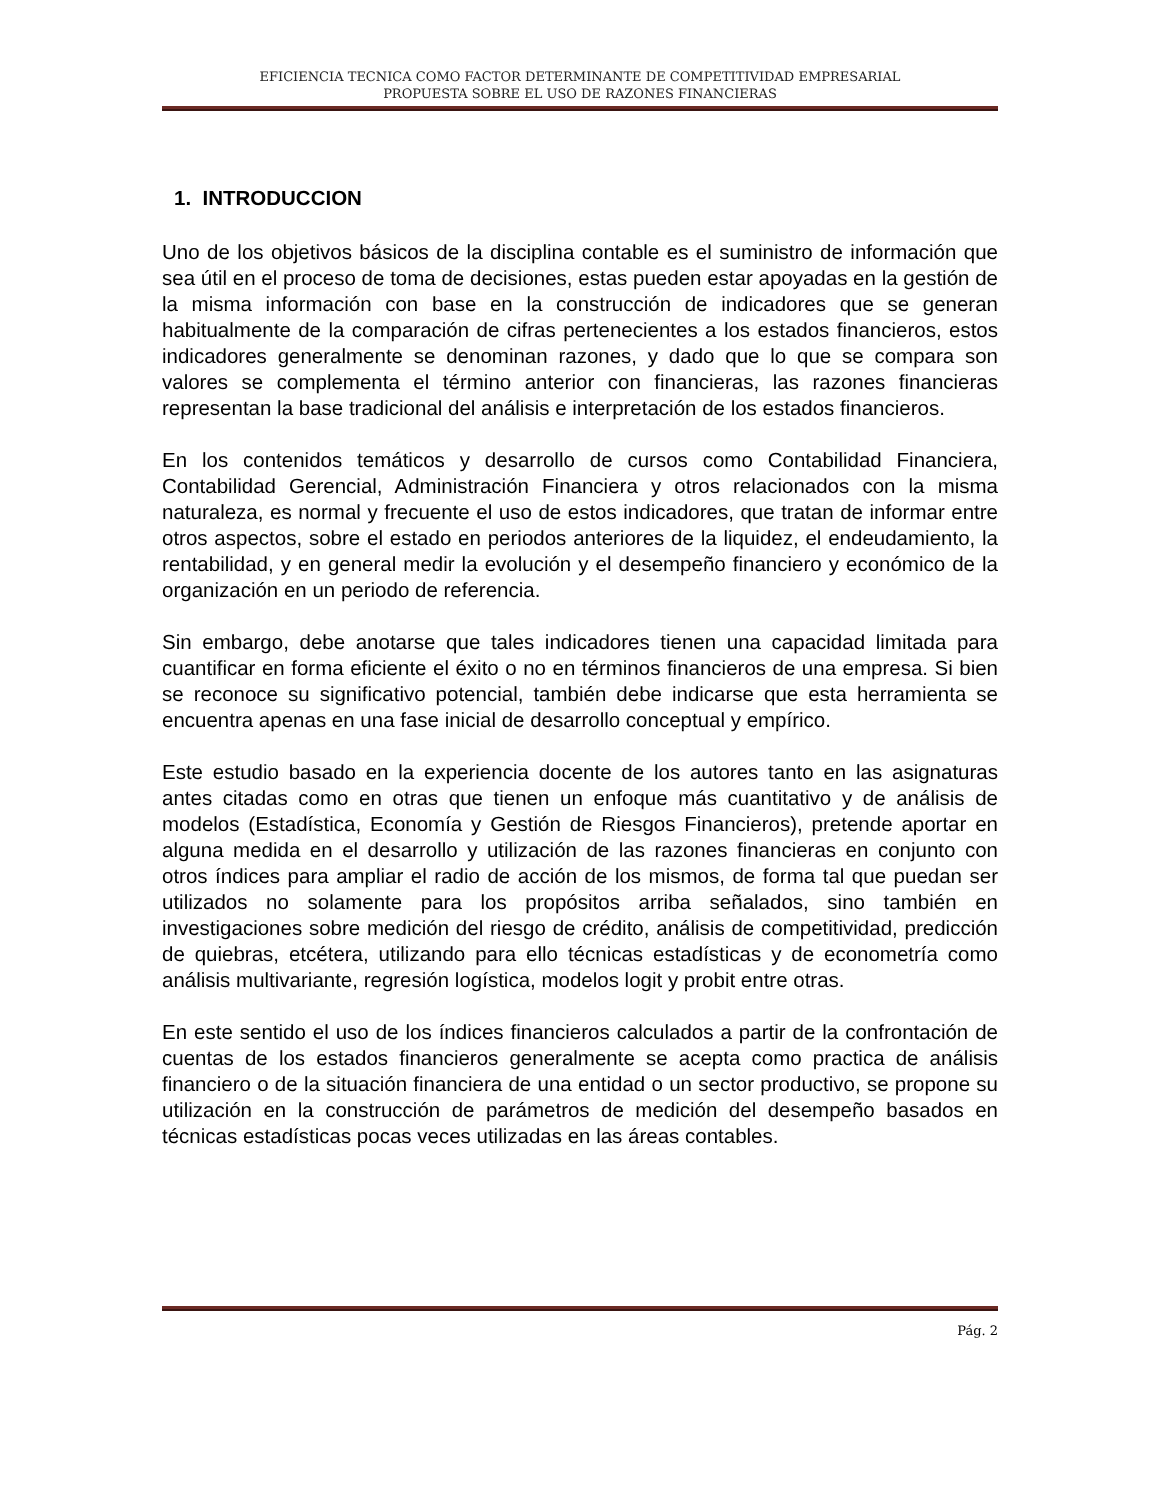EFICIENCIA TECNICA COMO FACTOR DETERMINANTE DE COMPETITIVIDAD EMPRESARIAL
PROPUESTA SOBRE EL USO DE RAZONES FINANCIERAS
1. INTRODUCCION
Uno de los objetivos básicos de la disciplina contable es el suministro de información que sea útil en el proceso de toma de decisiones, estas pueden estar apoyadas en la gestión de la misma información con base en la construcción de indicadores que se generan habitualmente de la comparación de cifras pertenecientes a los estados financieros, estos indicadores generalmente se denominan razones, y dado que lo que se compara son valores se complementa el término anterior con financieras, las razones financieras representan la base tradicional del análisis e interpretación de los estados financieros.
En los contenidos temáticos y desarrollo de cursos como Contabilidad Financiera, Contabilidad Gerencial, Administración Financiera y otros relacionados con la misma naturaleza, es normal y frecuente el uso de estos indicadores, que tratan de informar entre otros aspectos, sobre el estado en periodos anteriores de la liquidez, el endeudamiento, la rentabilidad, y en general medir la evolución y el desempeño financiero y económico de la organización en un periodo de referencia.
Sin embargo, debe anotarse que tales indicadores tienen una capacidad limitada para cuantificar en forma eficiente el éxito o no en términos financieros de una empresa. Si bien se reconoce su significativo potencial, también debe indicarse que esta herramienta se encuentra apenas en una fase inicial de desarrollo conceptual y empírico.
Este estudio basado en la experiencia docente de los autores tanto en las asignaturas antes citadas como en otras que tienen un enfoque más cuantitativo y de análisis de modelos (Estadística, Economía y Gestión de Riesgos Financieros), pretende aportar en alguna medida en el desarrollo y utilización de las razones financieras en conjunto con otros índices para ampliar el radio de acción de los mismos, de forma tal que puedan ser utilizados no solamente para los propósitos arriba señalados, sino también en investigaciones sobre medición del riesgo de crédito, análisis de competitividad, predicción de quiebras, etcétera, utilizando para ello técnicas estadísticas y de econometría como análisis multivariante, regresión logística, modelos logit y probit entre otras.
En este sentido el uso de los índices financieros calculados a partir de la confrontación de cuentas de los estados financieros generalmente se acepta como practica de análisis financiero o de la situación financiera de una entidad o un sector productivo, se propone su utilización en la construcción de parámetros de medición del desempeño basados en técnicas estadísticas pocas veces utilizadas en las áreas contables.
Pág. 2